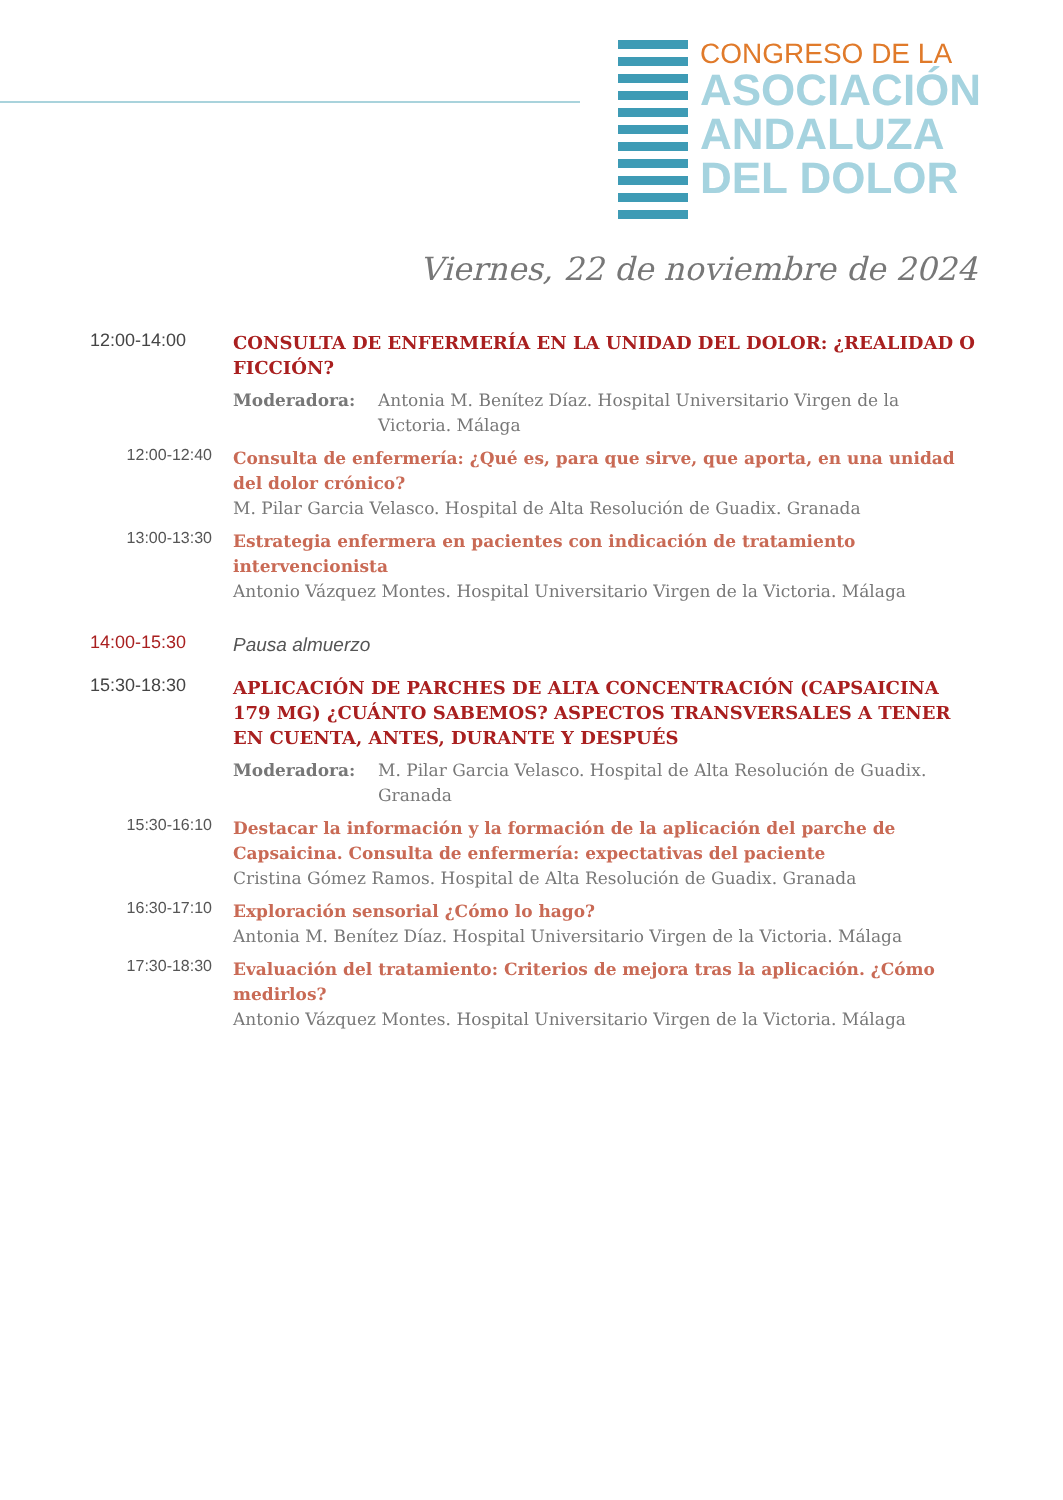CONGRESO DE LA
ASOCIACIÓN
ANDALUZA
DEL DOLOR
Viernes, 22 de noviembre de 2024
12:00-14:00
CONSULTA DE ENFERMERÍA EN LA UNIDAD DEL DOLOR: ¿REALIDAD O FICCIÓN?
Moderadora: Antonia M. Benítez Díaz. Hospital Universitario Virgen de la Victoria. Málaga
12:00-12:40
Consulta de enfermería: ¿Qué es, para que sirve, que aporta, en una unidad del dolor crónico?
M. Pilar Garcia Velasco. Hospital de Alta Resolución de Guadix. Granada
13:00-13:30
Estrategia enfermera en pacientes con indicación de tratamiento intervencionista
Antonio Vázquez Montes. Hospital Universitario Virgen de la Victoria. Málaga
14:00-15:30
Pausa almuerzo
15:30-18:30
APLICACIÓN DE PARCHES DE ALTA CONCENTRACIÓN (CAPSAICINA 179 MG) ¿CUÁNTO SABEMOS? ASPECTOS TRANSVERSALES A TENER EN CUENTA, ANTES, DURANTE Y DESPUÉS
Moderadora: M. Pilar Garcia Velasco. Hospital de Alta Resolución de Guadix. Granada
15:30-16:10
Destacar la información y la formación de la aplicación del parche de Capsaicina. Consulta de enfermería: expectativas del paciente
Cristina Gómez Ramos. Hospital de Alta Resolución de Guadix. Granada
16:30-17:10
Exploración sensorial ¿Cómo lo hago?
Antonia M. Benítez Díaz. Hospital Universitario Virgen de la Victoria. Málaga
17:30-18:30
Evaluación del tratamiento: Criterios de mejora tras la aplicación. ¿Cómo medirlos?
Antonio Vázquez Montes. Hospital Universitario Virgen de la Victoria. Málaga